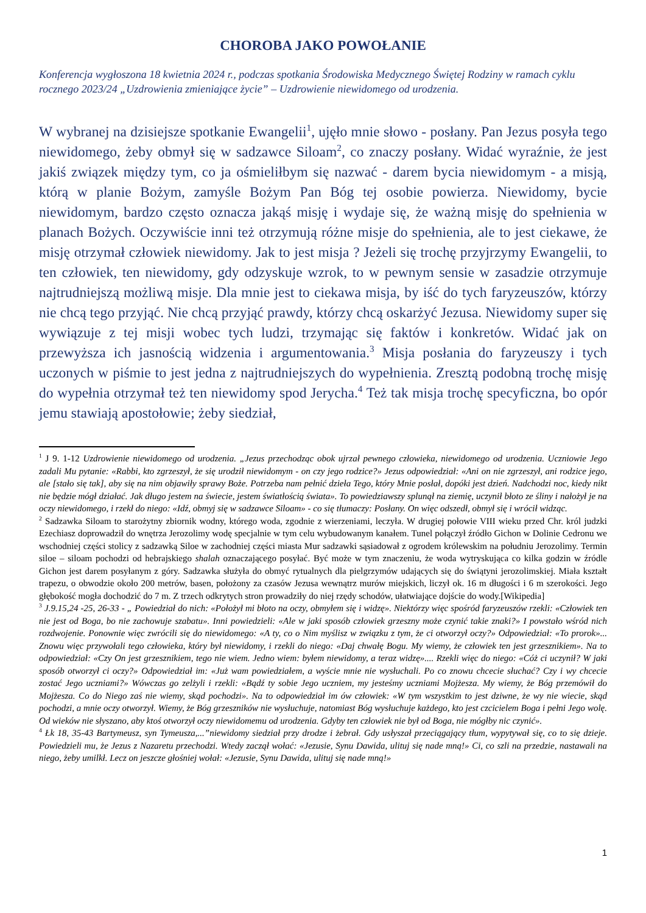CHOROBA JAKO POWOŁANIE
Konferencja wygłoszona 18 kwietnia 2024 r., podczas spotkania Środowiska Medycznego Świętej Rodziny w ramach cyklu rocznego 2023/24 „Uzdrowienia zmieniające życie” – Uzdrowienie niewidomego od urodzenia.
W wybranej na dzisiejsze spotkanie Ewangelii<sup>1</sup>, ujęło mnie słowo - posłany. Pan Jezus posyła tego niewidomego, żeby obmył się w sadzawce Siloam<sup>2</sup>, co znaczy posłany. Widać wyraźnie, że jest jakiś związek między tym, co ja ośmieliłbym się nazwać - darem bycia niewidomym - a misją, którą w planie Bożym, zamyśle Bożym Pan Bóg tej osobie powierza. Niewidomy, bycie niewidomym, bardzo często oznacza jakąś misję i wydaje się, że ważną misję do spełnienia w planach Bożych. Oczywiście inni też otrzymują różne misje do spełnienia, ale to jest ciekawe, że misję otrzymał człowiek niewidomy. Jak to jest misja ? Jeżeli się trochę przyjrzymy Ewangelii, to ten człowiek, ten niewidomy, gdy odzyskuje wzrok, to w pewnym sensie w zasadzie otrzymuje najtrudniejszą możliwą misje. Dla mnie jest to ciekawa misja, by iść do tych faryzeuszów, którzy nie chcą tego przyjąć. Nie chcą przyjąć prawdy, którzy chcą oskarżyć Jezusa. Niewidomy super się wywiązuje z tej misji wobec tych ludzi, trzymając się faktów i konkretów. Widać jak on przewyższa ich jasnością widzenia i argumentowania.<sup>3</sup> Misja posłania do faryzeuszy i tych uczonych w piśmie to jest jedna z najtrudniejszych do wypełnienia. Zresztą podobną trochę misję do wypełnia otrzymał też ten niewidomy spod Jerycha.<sup>4</sup> Też tak misja trochę specyficzna, bo opór jemu stawiają apostołowie; żeby siedział,
<sup>1</sup> J 9. 1-12 Uzdrowienie niewidomego od urodzenia. „Jezus przechodząc obok ujrzał pewnego człowieka, niewidomego od urodzenia. Uczniowie Jego zadali Mu pytanie: «Rabbi, kto zgrzeszył, że się urodził niewidomym - on czy jego rodzice?» Jezus odpowiedział: «Ani on nie zgrzeszył, ani rodzice jego, ale [stało się tak], aby się na nim objawiły sprawy Boże. Potrzeba nam pełnić dzieła Tego, który Mnie posłał, dopóki jest dzień. Nadchodzi noc, kiedy nikt nie będzie mógł działać. Jak długo jestem na świecie, jestem światłością świata». To powiedziawszy splunął na ziemię, uczynił błoto ze śliny i nałożył je na oczy niewidomego, i rzekł do niego: «Idź, obmyj się w sadzawce Siloam» - co się tłumaczy: Posłany. On więc odszedł, obmył się i wrócił widząc.
<sup>2</sup> Sadzawka Siloam to starożytny zbiornik wodny, którego woda, zgodnie z wierzeniami, leczyła. W drugiej połowie VIII wieku przed Chr. król judzki Ezechiasz doprowadził do wnętrza Jerozolimy wodę specjalnie w tym celu wybudowanym kanałem. Tunel połączył źródło Gichon w Dolinie Cedronu we wschodniej części stolicy z sadzawką Siloe w zachodniej części miasta Mur sadzawki sąsiadował z ogrodem królewskim na południu Jerozolimy. Termin siloe – siloam pochodzi od hebrajskiego shalah oznaczającego posyłać. Być może w tym znaczeniu, że woda wytryskująca co kilka godzin w źródle Gichon jest darem posyłanym z góry. Sadzawka służyła do obmyć rytualnych dla pielgrzymów udających się do świątyni jerozolimskiej. Miała kształt trapezu, o obwodzie około 200 metrów, basen, położony za czasów Jezusa wewnątrz murów miejskich, liczył ok. 16 m długości i 6 m szerokości. Jego głębokość mogła dochodzić do 7 m. Z trzech odkrytych stron prowadziły do niej rzędy schodów, ułatwiające dojście do wody.[Wikipedia]
<sup>3</sup> J.9.15,24 -25, 26-33 - „ Powiedział do nich: «Położył mi błoto na oczy, obmyłem się i widzę». Niektórzy więc spośród faryzeuszów rzekli: «Człowiek ten nie jest od Boga, bo nie zachowuje szabatu». Inni powiedzieli: «Ale w jaki sposób człowiek grzeszny może czynić takie znaki?» I powstało wśród nich rozdwojenie. Ponownie więc zwrócili się do niewidomego: «A ty, co o Nim myślisz w związku z tym, że ci otworzył oczy?» Odpowiedział: «To prorok»... Znowu więc przywołali tego człowieka, który był niewidomy, i rzekli do niego: «Daj chwałę Bogu. My wiemy, że człowiek ten jest grzesznikiem». Na to odpowiedział: «Czy On jest grzesznikiem, tego nie wiem. Jedno wiem: byłem niewidomy, a teraz widzę».... Rzekli więc do niego: «Cóż ci uczynił? W jaki sposób otworzył ci oczy?» Odpowiedział im: «Już wam powiedziałem, a wyście mnie nie wysłuchali. Po co znowu chcecie słuchać? Czy i wy chcecie zostać Jego uczniami?» Wówczas go zelżyli i rzekli: «Bądź ty sobie Jego uczniem, my jesteśmy uczniami Mojżesza. My wiemy, że Bóg przemówił do Mojżesza. Co do Niego zaś nie wiemy, skąd pochodzi». Na to odpowiedział im ów człowiek: «W tym wszystkim to jest dziwne, że wy nie wiecie, skąd pochodzi, a mnie oczy otworzył. Wiemy, że Bóg grzeszników nie wysłuchuje, natomiast Bóg wysłuchuje każdego, kto jest czcicielem Boga i pełni Jego wolę. Od wieków nie słyszano, aby ktoś otworzył oczy niewidomemu od urodzenia. Gdyby ten człowiek nie był od Boga, nie mógłby nic czynić».
<sup>4</sup> Łk 18, 35-43 Bartymeusz, syn Tymeusza,...”niewidomy siedział przy drodze i żebrał. Gdy usłyszał przeciągający tłum, wypytywał się, co to się dzieje. Powiedzieli mu, że Jezus z Nazaretu przechodzi. Wtedy zaczął wołać: «Jezusie, Synu Dawida, ulituj się nade mną!» Ci, co szli na przedzie, nastawali na niego, żeby umilkł. Lecz on jeszcze głośniej wołał: «Jezusie, Synu Dawida, ulituj się nade mną!»
1